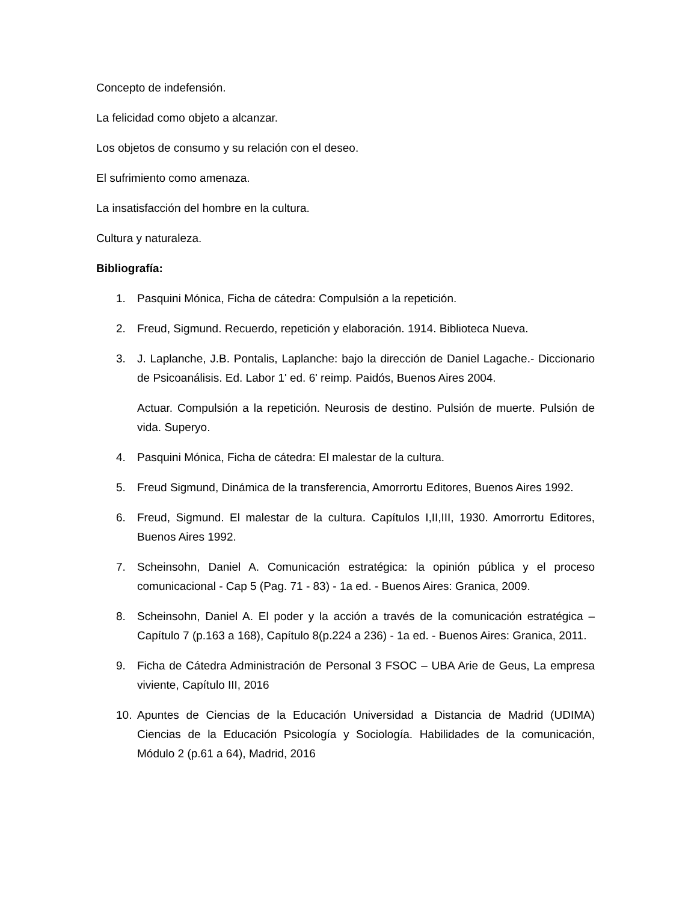Concepto de indefensión.
La felicidad como objeto a alcanzar.
Los objetos de consumo y su relación con el deseo.
El sufrimiento como amenaza.
La insatisfacción del hombre en la cultura.
Cultura y naturaleza.
Bibliografía:
1. Pasquini Mónica, Ficha de cátedra: Compulsión a la repetición.
2. Freud, Sigmund. Recuerdo, repetición y elaboración. 1914. Biblioteca Nueva.
3. J. Laplanche, J.B. Pontalis, Laplanche: bajo la dirección de Daniel Lagache.- Diccionario de Psicoanálisis. Ed. Labor 1' ed. 6' reimp. Paidós, Buenos Aires 2004.
Actuar. Compulsión a la repetición. Neurosis de destino. Pulsión de muerte. Pulsión de vida. Superyo.
4. Pasquini Mónica, Ficha de cátedra: El malestar de la cultura.
5. Freud Sigmund, Dinámica de la transferencia, Amorrortu Editores, Buenos Aires 1992.
6. Freud, Sigmund. El malestar de la cultura. Capítulos I,II,III, 1930. Amorrortu Editores, Buenos Aires 1992.
7. Scheinsohn, Daniel A. Comunicación estratégica: la opinión pública y el proceso comunicacional - Cap 5 (Pag. 71 - 83) - 1a ed. - Buenos Aires: Granica, 2009.
8. Scheinsohn, Daniel A. El poder y la acción a través de la comunicación estratégica – Capítulo 7 (p.163 a 168), Capítulo 8(p.224 a 236) - 1a ed. - Buenos Aires: Granica, 2011.
9. Ficha de Cátedra Administración de Personal 3 FSOC – UBA Arie de Geus, La empresa viviente, Capítulo III, 2016
10. Apuntes de Ciencias de la Educación Universidad a Distancia de Madrid (UDIMA) Ciencias de la Educación Psicología y Sociología. Habilidades de la comunicación, Módulo 2 (p.61 a 64), Madrid, 2016